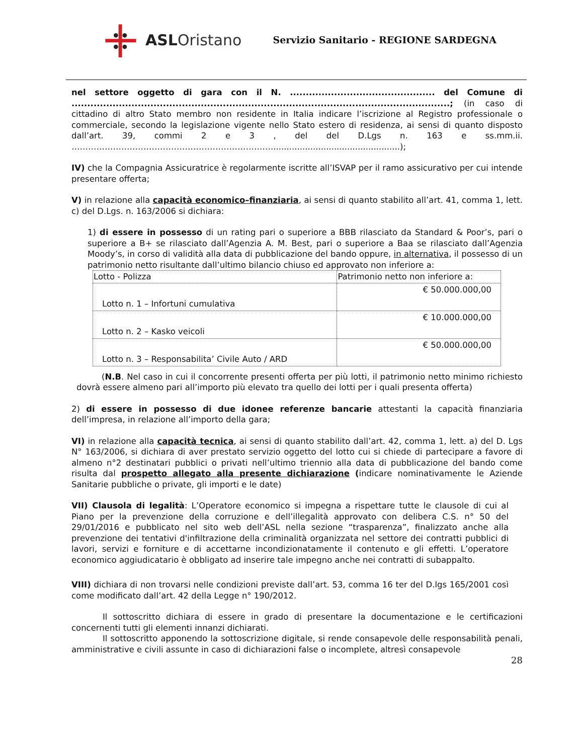ASLOristano
Servizio Sanitario - REGIONE SARDEGNA
nel settore oggetto di gara con il N. .............................................. del Comune di ........................................................................................................................; (in caso di cittadino di altro Stato membro non residente in Italia indicare l’iscrizione al Registro professionale o commerciale, secondo la legislazione vigente nello Stato estero di residenza, ai sensi di quanto disposto dall’art. 39, commi 2 e 3 , del del D.Lgs n. 163 e ss.mm.ii. ……………………………………………………………….................................................);
IV) che la Compagnia Assicuratrice è regolarmente iscritte all’ISVAP per il ramo assicurativo per cui intende presentare offerta;
V) in relazione alla capacità economico–finanziaria, ai sensi di quanto stabilito all’art. 41, comma 1, lett. c) del D.Lgs. n. 163/2006 si dichiara:
1) di essere in possesso di un rating pari o superiore a BBB rilasciato da Standard & Poor’s, pari o superiore a B+ se rilasciato dall’Agenzia A. M. Best, pari o superiore a Baa se rilasciato dall’Agenzia Moody’s, in corso di validità alla data di pubblicazione del bando oppure, in alternativa, il possesso di un patrimonio netto risultante dall’ultimo bilancio chiuso ed approvato non inferiore a:
| Lotto - Polizza | Patrimonio netto non inferiore a: |
| --- | --- |
| Lotto n. 1 – Infortuni cumulativa | € 50.000.000,00 |
| Lotto n. 2 – Kasko veicoli | € 10.000.000,00 |
| Lotto n. 3 – Responsabilita’ Civile Auto / ARD | € 50.000.000,00 |
(N.B. Nel caso in cui il concorrente presenti offerta per più lotti, il patrimonio netto minimo richiesto dovrà essere almeno pari all’importo più elevato tra quello dei lotti per i quali presenta offerta)
2) di essere in possesso di due idonee referenze bancarie attestanti la capacità finanziaria dell’impresa, in relazione all’importo della gara;
VI) in relazione alla capacità tecnica, ai sensi di quanto stabilito dall’art. 42, comma 1, lett. a) del D. Lgs N° 163/2006, si dichiara di aver prestato servizio oggetto del lotto cui si chiede di partecipare a favore di almeno n°2 destinatari pubblici o privati nell’ultimo triennio alla data di pubblicazione del bando come risulta dal prospetto allegato alla presente dichiarazione (indicare nominativamente le Aziende Sanitarie pubbliche o private, gli importi e le date)
VII) Clausola di legalità: L’Operatore economico si impegna a rispettare tutte le clausole di cui al Piano per la prevenzione della corruzione e dell’illegalità approvato con delibera C.S. n° 50 del 29/01/2016 e pubblicato nel sito web dell’ASL nella sezione “trasparenza”, finalizzato anche alla prevenzione dei tentativi d'infiltrazione della criminalità organizzata nel settore dei contratti pubblici di lavori, servizi e forniture e di accettarne incondizionatamente il contenuto e gli effetti. L’operatore economico aggiudicatario è obbligato ad inserire tale impegno anche nei contratti di subappalto.
VIII) dichiara di non trovarsi nelle condizioni previste dall’art. 53, comma 16 ter del D.lgs 165/2001 così come modificato dall’art. 42 della Legge n° 190/2012.
Il sottoscritto dichiara di essere in grado di presentare la documentazione e le certificazioni concernenti tutti gli elementi innanzi dichiarati.
Il sottoscritto apponendo la sottoscrizione digitale, si rende consapevole delle responsabilità penali, amministrative e civili assunte in caso di dichiarazioni false o incomplete, altresì consapevole
28